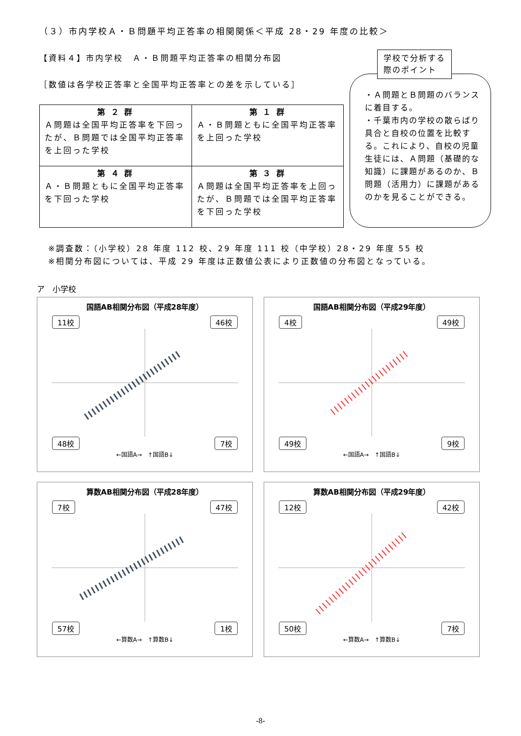（３）市内学校Ａ・Ｂ問題平均正答率の相関関係＜平成 28・29 年度の比較＞
【資料４】市内学校　Ａ・Ｂ問題平均正答率の相関分布図
［数値は各学校正答率と全国平均正答率との差を示している］
| 第 ２ 群 Ａ問題は全国平均正答率を下回ったが、Ｂ問題では全国平均正答率を上回った学校 | 第 １ 群 Ａ・Ｂ問題ともに全国平均正答率を上回った学校 |
| 第 ４ 群 Ａ・Ｂ問題ともに全国平均正答率を下回った学校 | 第 ３ 群 Ａ問題は全国平均正答率を上回ったが、Ｂ問題では全国平均正答率を下回った学校 |
学校で分析する
際のポイント
・Ａ問題とＢ問題のバランスに着目する。
・千葉市内の学校の散らばり具合と自校の位置を比較する。これにより、自校の児童生徒には、Ａ問題（基礎的な知識）に課題があるのか、Ｂ問題（活用力）に課題があるのかを見ることができる。
※調査数：（小学校）28 年度 112 校、29 年度 111 校（中学校）28・29 年度 55 校
※相関分布図については、平成 29 年度は正数値公表により正数値の分布図となっている。
ア　小学校
国語AB相関分布図（平成28年度）
11校 46校
48校 7校
←国語A→　↑国語B↓
国語AB相関分布図（平成29年度）
4校 49校
49校 9校
←国語A→　↑国語B↓
算数AB相関分布図（平成28年度）
7校 47校
57校 1校
←算数A→　↑算数B↓
算数AB相関分布図（平成29年度）
12校 42校
50校 7校
←算数A→　↑算数B↓
-8-